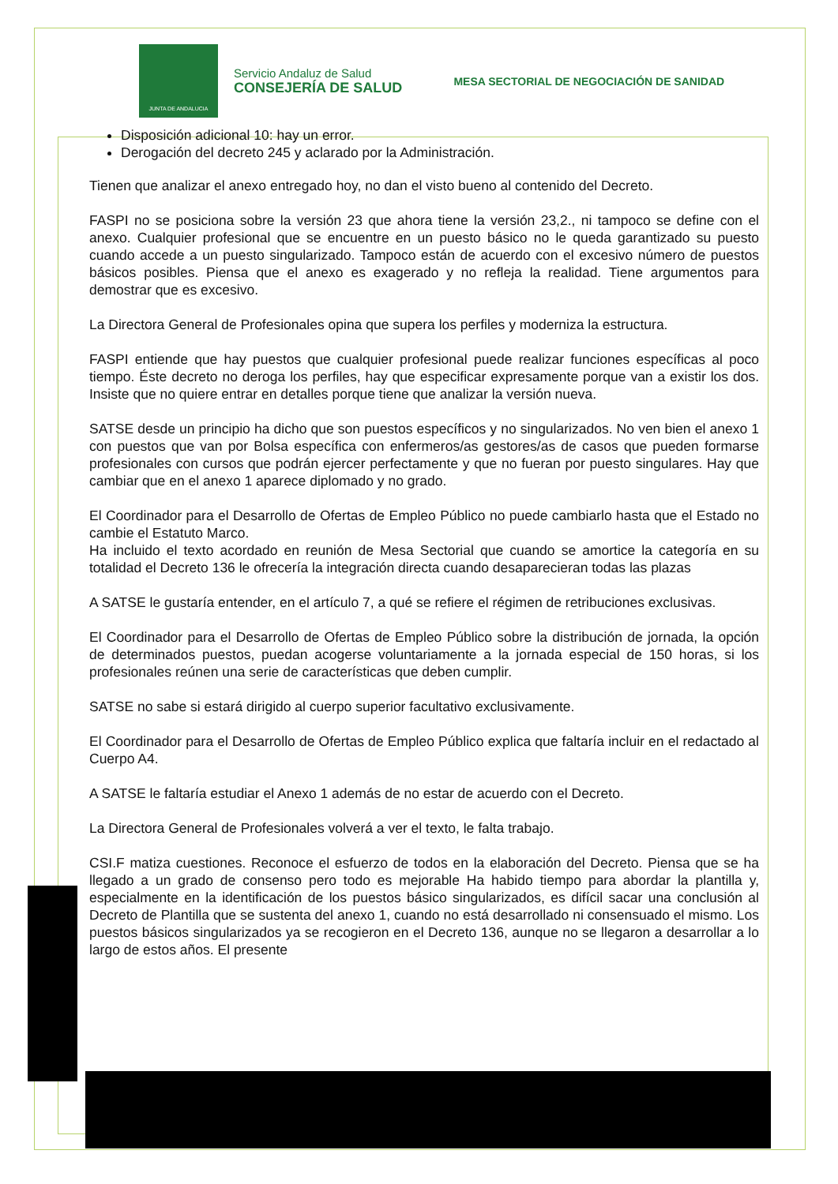JUNTA DE ANDALUCIA
Servicio Andaluz de Salud
CONSEJERÍA DE SALUD
MESA SECTORIAL DE NEGOCIACIÓN DE SANIDAD
Disposición adicional 10: hay un error.
Derogación del decreto 245 y aclarado por la Administración.
Tienen que analizar el anexo entregado hoy, no dan el visto bueno al contenido del Decreto.
FASPI no se posiciona sobre la versión 23 que ahora tiene la versión 23,2., ni tampoco se define con el anexo. Cualquier profesional que se encuentre en un puesto básico no le queda garantizado su puesto cuando accede a un puesto singularizado. Tampoco están de acuerdo con el excesivo número de puestos básicos posibles. Piensa que el anexo es exagerado y no refleja la realidad. Tiene argumentos para demostrar que es excesivo.
La Directora General de Profesionales opina que supera los perfiles y moderniza la estructura.
FASPI entiende que hay puestos que cualquier profesional puede realizar funciones específicas al poco tiempo. Éste decreto no deroga los perfiles, hay que especificar expresamente porque van a existir los dos. Insiste que no quiere entrar en detalles porque tiene que analizar la versión nueva.
SATSE desde un principio ha dicho que son puestos específicos y no singularizados. No ven bien el anexo 1 con puestos que van por Bolsa específica con enfermeros/as gestores/as de casos que pueden formarse profesionales con cursos que podrán ejercer perfectamente y que no fueran por puesto singulares. Hay que cambiar que en el anexo 1 aparece diplomado y no grado.
El Coordinador para el Desarrollo de Ofertas de Empleo Público no puede cambiarlo hasta que el Estado no cambie el Estatuto Marco.
Ha incluido el texto acordado en reunión de Mesa Sectorial que cuando se amortice la categoría en su totalidad el Decreto 136 le ofrecería la integración directa cuando desaparecieran todas las plazas
A SATSE le gustaría entender, en el artículo 7, a qué se refiere el régimen de retribuciones exclusivas.
El Coordinador para el Desarrollo de Ofertas de Empleo Público sobre la distribución de jornada, la opción de determinados puestos, puedan acogerse voluntariamente a la jornada especial de 150 horas, si los profesionales reúnen una serie de características que deben cumplir.
SATSE no sabe si estará dirigido al cuerpo superior facultativo exclusivamente.
El Coordinador para el Desarrollo de Ofertas de Empleo Público explica que faltaría incluir en el redactado al Cuerpo A4.
A SATSE le faltaría estudiar el Anexo 1 además de no estar de acuerdo con el Decreto.
La Directora General de Profesionales volverá a ver el texto, le falta trabajo.
CSI.F matiza cuestiones. Reconoce el esfuerzo de todos en la elaboración del Decreto. Piensa que se ha llegado a un grado de consenso pero todo es mejorable Ha habido tiempo para abordar la plantilla y, especialmente en la identificación de los puestos básico singularizados, es difícil sacar una conclusión al Decreto de Plantilla que se sustenta del anexo 1, cuando no está desarrollado ni consensuado el mismo. Los puestos básicos singularizados ya se recogieron en el Decreto 136, aunque no se llegaron a desarrollar a lo largo de estos años. El presente